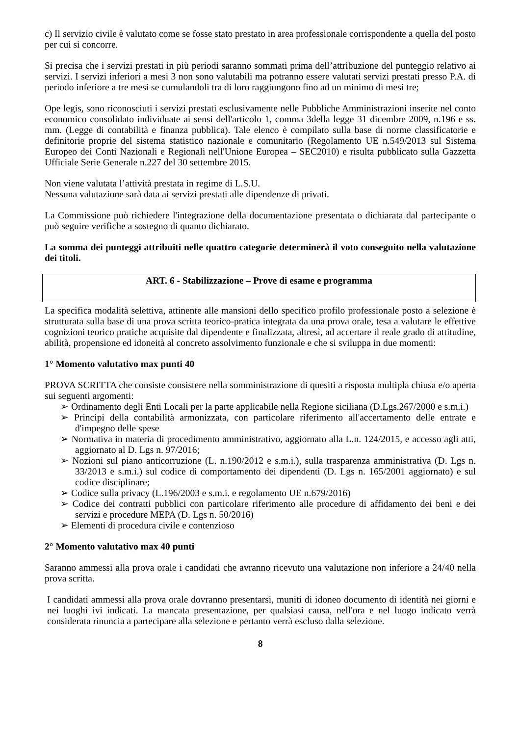c) Il servizio civile è valutato come se fosse stato prestato in area professionale corrispondente a quella del posto per cui si concorre.
Si precisa che i servizi prestati in più periodi saranno sommati prima dell’attribuzione del punteggio relativo ai servizi. I servizi inferiori a mesi 3 non sono valutabili ma potranno essere valutati servizi prestati presso P.A. di periodo inferiore a tre mesi se cumulandoli tra di loro raggiungono fino ad un minimo di mesi tre;
Ope legis, sono riconosciuti i servizi prestati esclusivamente nelle Pubbliche Amministrazioni inserite nel conto economico consolidato individuate ai sensi dell'articolo 1, comma 3della legge 31 dicembre 2009, n.196 e ss. mm. (Legge di contabilità e finanza pubblica). Tale elenco è compilato sulla base di norme classificatorie e definitorie proprie del sistema statistico nazionale e comunitario (Regolamento UE n.549/2013 sul Sistema Europeo dei Conti Nazionali e Regionali nell'Unione Europea – SEC2010) e risulta pubblicato sulla Gazzetta Ufficiale Serie Generale n.227 del 30 settembre 2015.
Non viene valutata l’attività prestata in regime di L.S.U.
Nessuna valutazione sarà data ai servizi prestati alle dipendenze di privati.
La Commissione può richiedere l'integrazione della documentazione presentata o dichiarata dal partecipante o può seguire verifiche a sostegno di quanto dichiarato.
La somma dei punteggi attribuiti nelle quattro categorie determinerà il voto conseguito nella valutazione dei titoli.
ART. 6 - Stabilizzazione – Prove di esame e programma
La specifica modalità selettiva, attinente alle mansioni dello specifico profilo professionale posto a selezione è strutturata sulla base di una prova scritta teorico-pratica integrata da una prova orale, tesa a valutare le effettive cognizioni teorico pratiche acquisite dal dipendente e finalizzata, altresì, ad accertare il reale grado di attitudine, abilità, propensione ed idoneità al concreto assolvimento funzionale e che si sviluppa in due momenti:
1° Momento valutativo max punti 40
PROVA SCRITTA che consiste consistere nella somministrazione di quesiti a risposta multipla chiusa e/o aperta sui seguenti argomenti:
➢ Ordinamento degli Enti Locali per la parte applicabile nella Regione siciliana (D.Lgs.267/2000 e s.m.i.)
➢ Principi della contabilità armonizzata, con particolare riferimento all'accertamento delle entrate e d'impegno delle spese
➢ Normativa in materia di procedimento amministrativo, aggiornato alla L.n. 124/2015, e accesso agli atti, aggiornato al D. Lgs n. 97/2016;
➢ Nozioni sul piano anticorruzione (L. n.190/2012 e s.m.i.), sulla trasparenza amministrativa (D. Lgs n. 33/2013 e s.m.i.) sul codice di comportamento dei dipendenti (D. Lgs n. 165/2001 aggiornato) e sul codice disciplinare;
➢ Codice sulla privacy (L.196/2003 e s.m.i. e regolamento UE n.679/2016)
➢ Codice dei contratti pubblici con particolare riferimento alle procedure di affidamento dei beni e dei servizi e procedure MEPA (D. Lgs n. 50/2016)
➢ Elementi di procedura civile e contenzioso
2° Momento valutativo max 40 punti
Saranno ammessi alla prova orale i candidati che avranno ricevuto una valutazione non inferiore a 24/40 nella prova scritta.
I candidati ammessi alla prova orale dovranno presentarsi, muniti di idoneo documento di identità nei giorni e nei luoghi ivi indicati. La mancata presentazione, per qualsiasi causa, nell'ora e nel luogo indicato verrà considerata rinuncia a partecipare alla selezione e pertanto verrà escluso dalla selezione.
8